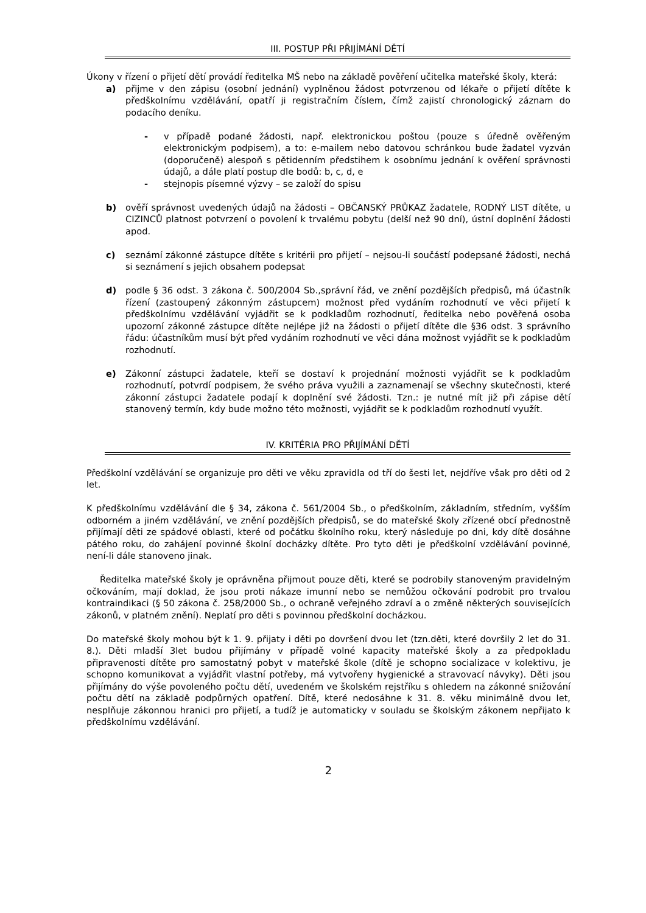III. POSTUP PŘI PŘIJÍMÁNÍ DĚTÍ
Úkony v řízení o přijetí dětí provádí ředitelka MŠ nebo na základě pověření učitelka mateřské školy, která:
a) přijme v den zápisu (osobní jednání) vyplněnou žádost potvrzenou od lékaře o přijetí dítěte k předškolnímu vzdělávání, opatří ji registračním číslem, čímž zajistí chronologický záznam do podacího deníku.
- v případě podané žádosti, např. elektronickou poštou (pouze s úředně ověřeným elektronickým podpisem), a to: e-mailem nebo datovou schránkou bude žadatel vyzván (doporučeně) alespoň s pětidenním předstihem k osobnímu jednání k ověření správnosti údajů, a dále platí postup dle bodů: b, c, d, e
- stejnopis písemné výzvy – se založí do spisu
b) ověří správnost uvedených údajů na žádosti – OBČANSKÝ PRŮKAZ žadatele, RODNÝ LIST dítěte, u CIZINCŮ platnost potvrzení o povolení k trvalému pobytu (delší než 90 dní), ústní doplnění žádosti apod.
c) seznámí zákonné zástupce dítěte s kritérii pro přijetí – nejsou-li součástí podepsané žádosti, nechá si seznámení s jejich obsahem podepsat
d) podle § 36 odst. 3 zákona č. 500/2004 Sb.,správní řád, ve znění pozdějších předpisů, má účastník řízení (zastoupený zákonným zástupcem) možnost před vydáním rozhodnutí ve věci přijetí k předškolnímu vzdělávání vyjádřit se k podkladům rozhodnutí, ředitelka nebo pověřená osoba upozorní zákonné zástupce dítěte nejlépe již na žádosti o přijetí dítěte dle §36 odst. 3 správního řádu: účastníkům musí být před vydáním rozhodnutí ve věci dána možnost vyjádřit se k podkladům rozhodnutí.
e) Zákonní zástupci žadatele, kteří se dostaví k projednání možnosti vyjádřit se k podkladům rozhodnutí, potvrdí podpisem, že svého práva využili a zaznamenají se všechny skutečnosti, které zákonní zástupci žadatele podají k doplnění své žádosti. Tzn.: je nutné mít již při zápise dětí stanovený termín, kdy bude možno této možnosti, vyjádřit se k podkladům rozhodnutí využít.
IV. KRITÉRIA PRO PŘIJÍMÁNÍ DĚTÍ
Předškolní vzdělávání se organizuje pro děti ve věku zpravidla od tří do šesti let, nejdříve však pro děti od 2 let.
K předškolnímu vzdělávání dle § 34, zákona č. 561/2004 Sb., o předškolním, základním, středním, vyšším odborném a jiném vzdělávání, ve znění pozdějších předpisů, se do mateřské školy zřízené obcí přednostně přijímají děti ze spádové oblasti, které od počátku školního roku, který následuje po dni, kdy dítě dosáhne pátého roku, do zahájení povinné školní docházky dítěte. Pro tyto děti je předškolní vzdělávání povinné, není-li dále stanoveno jinak.
Ředitelka mateřské školy je oprávněna přijmout pouze děti, které se podrobily stanoveným pravidelným očkováním, mají doklad, že jsou proti nákaze imunní nebo se nemůžou očkování podrobit pro trvalou kontraindikaci (§ 50 zákona č. 258/2000 Sb., o ochraně veřejného zdraví a o změně některých souvisejících zákonů, v platném znění). Neplatí pro děti s povinnou předškolní docházkou.
Do mateřské školy mohou být k 1. 9. přijaty i děti po dovršení dvou let (tzn.děti, které dovršily 2 let do 31. 8.). Děti mladší 3let budou přijímány v případě volné kapacity mateřské školy a za předpokladu připravenosti dítěte pro samostatný pobyt v mateřské škole (dítě je schopno socializace v kolektivu, je schopno komunikovat a vyjádřit vlastní potřeby, má vytvořeny hygienické a stravovací návyky). Děti jsou přijímány do výše povoleného počtu dětí, uvedeném ve školském rejstříku s ohledem na zákonné snižování počtu dětí na základě podpůrných opatření. Dítě, které nedosáhne k 31. 8. věku minimálně dvou let, nesplňuje zákonnou hranici pro přijetí, a tudíž je automaticky v souladu se školským zákonem nepřijato k předškolnímu vzdělávání.
2